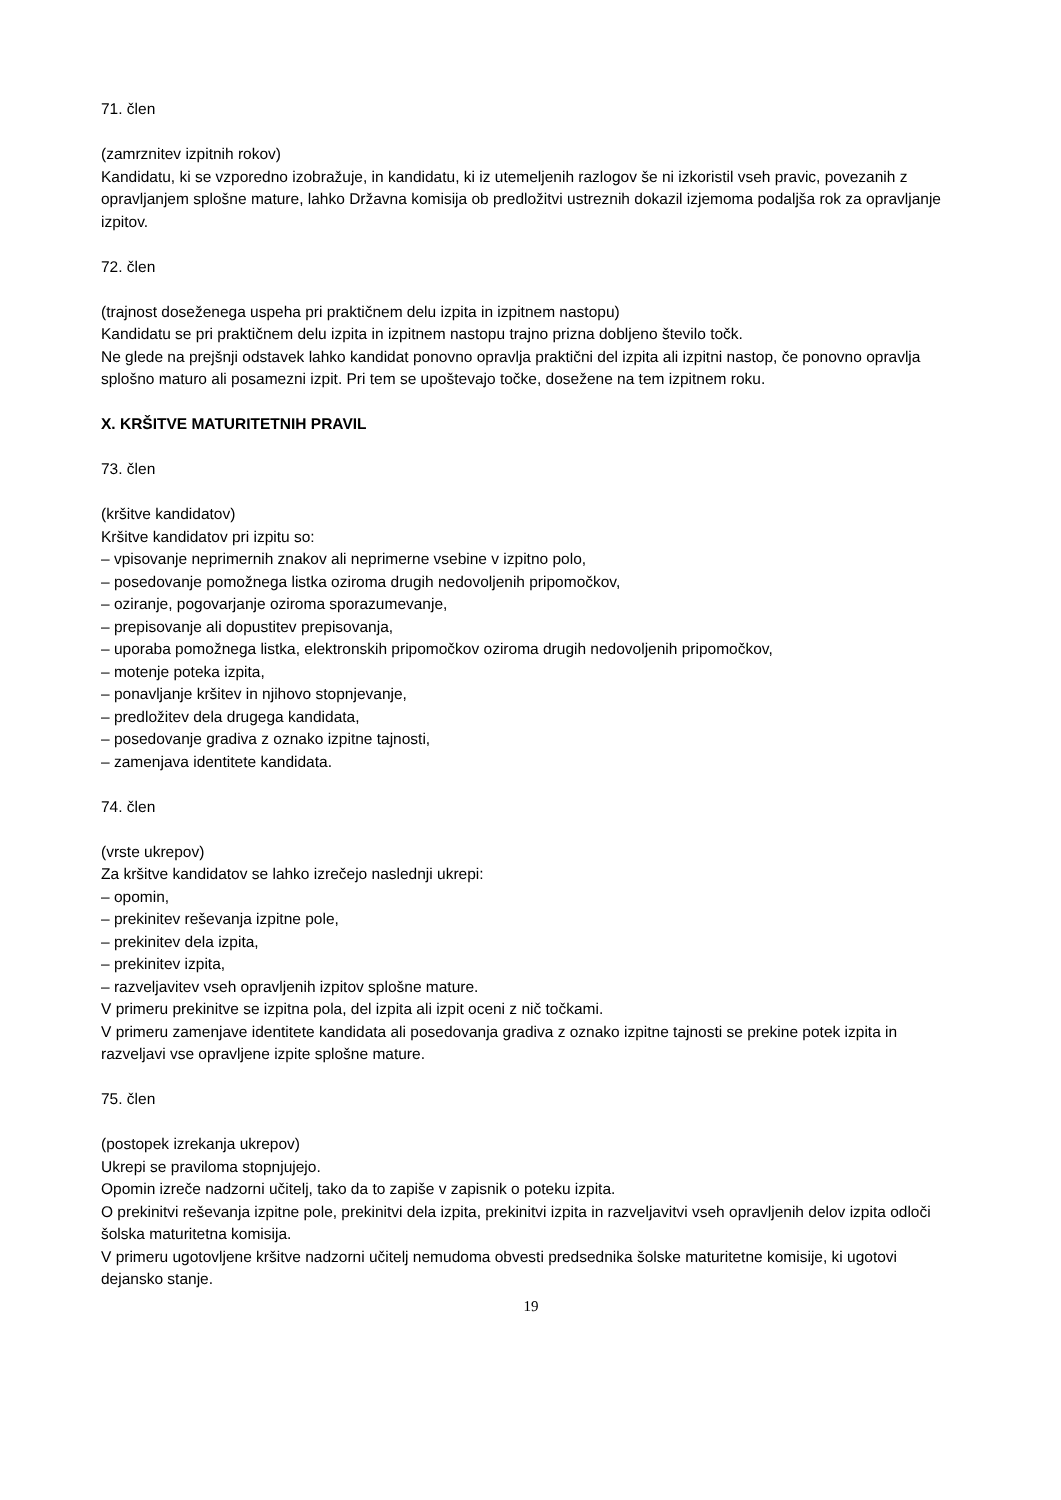71. člen
(zamrznitev izpitnih rokov)
Kandidatu, ki se vzporedno izobražuje, in kandidatu, ki iz utemeljenih razlogov še ni izkoristil vseh pravic, povezanih z opravljanjem splošne mature, lahko Državna komisija ob predložitvi ustreznih dokazil izjemoma podaljša rok za opravljanje izpitov.
72. člen
(trajnost doseženega uspeha pri praktičnem delu izpita in izpitnem nastopu)
Kandidatu se pri praktičnem delu izpita in izpitnem nastopu trajno prizna dobljeno število točk.
Ne glede na prejšnji odstavek lahko kandidat ponovno opravlja praktični del izpita ali izpitni nastop, če ponovno opravlja splošno maturo ali posamezni izpit. Pri tem se upoštevajo točke, dosežene na tem izpitnem roku.
X. KRŠITVE MATURITETNIH PRAVIL
73. člen
(kršitve kandidatov)
Kršitve kandidatov pri izpitu so:
– vpisovanje neprimernih znakov ali neprimerne vsebine v izpitno polo,
– posedovanje pomožnega listka oziroma drugih nedovoljenih pripomočkov,
– oziranje, pogovarjanje oziroma sporazumevanje,
– prepisovanje ali dopustitev prepisovanja,
– uporaba pomožnega listka, elektronskih pripomočkov oziroma drugih nedovoljenih pripomočkov,
– motenje poteka izpita,
– ponavljanje kršitev in njihovo stopnjevanje,
– predložitev dela drugega kandidata,
– posedovanje gradiva z oznako izpitne tajnosti,
– zamenjava identitete kandidata.
74. člen
(vrste ukrepov)
Za kršitve kandidatov se lahko izrečejo naslednji ukrepi:
– opomin,
– prekinitev reševanja izpitne pole,
– prekinitev dela izpita,
– prekinitev izpita,
– razveljavitev vseh opravljenih izpitov splošne mature.
V primeru prekinitve se izpitna pola, del izpita ali izpit oceni z nič točkami.
V primeru zamenjave identitete kandidata ali posedovanja gradiva z oznako izpitne tajnosti se prekine potek izpita in razveljavi vse opravljene izpite splošne mature.
75. člen
(postopek izrekanja ukrepov)
Ukrepi se praviloma stopnjujejo.
Opomin izreče nadzorni učitelj, tako da to zapiše v zapisnik o poteku izpita.
O prekinitvi reševanja izpitne pole, prekinitvi dela izpita, prekinitvi izpita in razveljavitvi vseh opravljenih delov izpita odloči šolska maturitetna komisija.
V primeru ugotovljene kršitve nadzorni učitelj nemudoma obvesti predsednika šolske maturitetne komisije, ki ugotovi dejansko stanje.
19